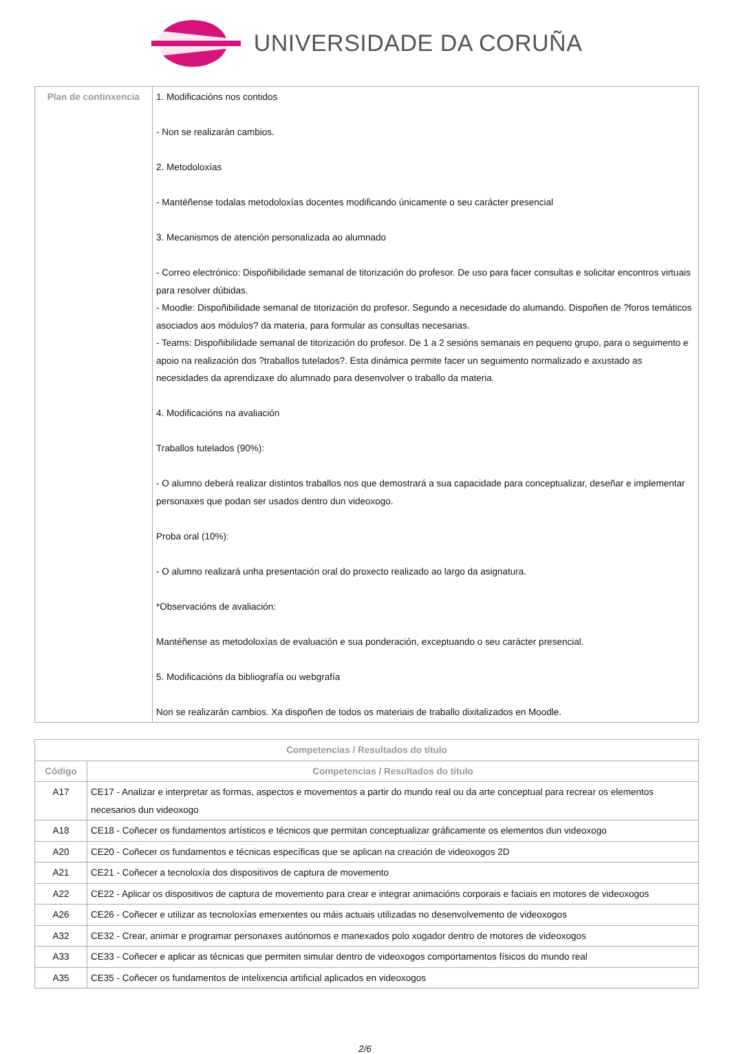UNIVERSIDADE DA CORUÑA
| Plan de continxencia | 1. Modificacións nos contidos - Non se realizarán cambios. 2. Metodoloxías - Mantéñense todalas metodoloxías docentes modificando únicamente o seu carácter presencial 3. Mecanismos de atención personalizada ao alumnado - Correo electrónico: Dispoñibilidade semanal de titorización do profesor. De uso para facer consultas e solicitar encontros virtuais para resolver dúbidas. - Moodle: Dispoñibilidade semanal de titorización do profesor. Segundo a necesidade do alumando. Dispoñen de ?foros temáticos asociados aos módulos? da materia, para formular as consultas necesarias. - Teams: Dispoñibilidade semanal de titorización do profesor. De 1 a 2 sesións semanais en pequeno grupo, para o seguimento e apoio na realización dos ?traballos tutelados?. Esta dinámica permite facer un seguimento normalizado e axustado as necesidades da aprendizaxe do alumnado para desenvolver o traballo da materia. 4. Modificacións na avaliación Traballos tutelados (90%): - O alumno deberá realizar distintos traballos nos que demostrará a sua capacidade para conceptualizar, deseñar e implementar personaxes que podan ser usados dentro dun videoxogo. Proba oral (10%): - O alumno realizará unha presentación oral do proxecto realizado ao largo da asignatura. *Observacións de avaliación: Mantéñense as metodoloxías de evaluación e sua ponderación, exceptuando o seu carácter presencial. 5. Modificacións da bibliografía ou webgrafía Non se realizarán cambios. Xa dispoñen de todos os materiais de traballo dixitalizados en Moodle. |
| Competencias / Resultados do título | |
| --- | --- |
| Código | Competencias / Resultados do título |
| A17 | CE17 - Analizar e interpretar as formas, aspectos e movementos a partir do mundo real ou da arte conceptual para recrear os elementos necesarios dun videoxogo |
| A18 | CE18 - Coñecer os fundamentos artísticos e técnicos que permitan conceptualizar gráficamente os elementos dun videoxogo |
| A20 | CE20 - Coñecer os fundamentos e técnicas específicas que se aplican na creación de videoxogos 2D |
| A21 | CE21 - Coñecer a tecnoloxía dos dispositivos de captura de movemento |
| A22 | CE22 - Aplicar os dispositivos de captura de movemento para crear e integrar animacións corporais e faciais en motores de videoxogos |
| A26 | CE26 - Coñecer e utilizar as tecnoloxías emerxentes ou máis actuais utilizadas no desenvolvemento de videoxogos |
| A32 | CE32 - Crear, animar e programar personaxes autónomos e manexados polo xogador dentro de motores de videoxogos |
| A33 | CE33 - Coñecer e aplicar as técnicas que permiten simular dentro de videoxogos comportamentos físicos do mundo real |
| A35 | CE35 - Coñecer os fundamentos de intelixencia artificial aplicados en videoxogos |
2/6